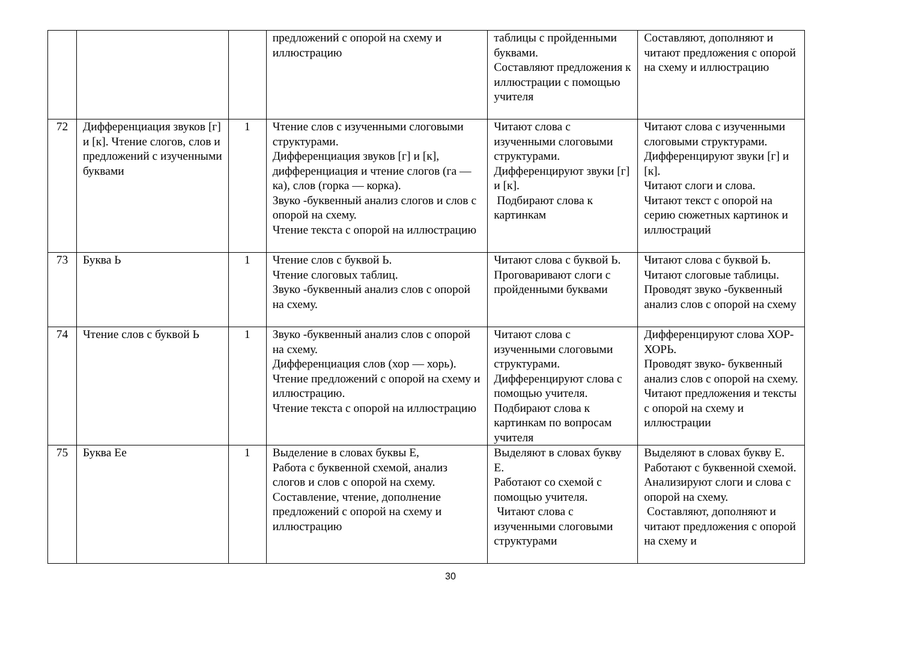| | | | предложений с опорой на схему и иллюстрацию | таблицы с пройденными буквами. Составляют предложения к иллюстрации с помощью учителя | Составляют, дополняют и читают предложения с опорой на схему и иллюстрацию |
| 72 | Дифференциация звуков [г] и [к]. Чтение слогов, слов и предложений с изученными буквами | 1 | Чтение слов с изученными слоговыми структурами. Дифференциация звуков [г] и [к], дифференциация и чтение слогов (га — ка), слов (горка — корка). Звуко -буквенный анализ слогов и слов с опорой на схему. Чтение текста с опорой на иллюстрацию | Читают слова с изученными слоговыми структурами. Дифференцируют звуки [г] и [к]. Подбирают слова к картинкам | Читают слова с изученными слоговыми структурами. Дифференцируют звуки [г] и [к]. Читают слоги и слова. Читают текст с опорой на серию сюжетных картинок и иллюстраций |
| 73 | Буква Ь | 1 | Чтение слов с буквой Ь. Чтение слоговых таблиц. Звуко -буквенный анализ слов с опорой на схему. | Читают слова с буквой Ь. Проговаривают слоги с пройденными буквами | Читают слова с буквой Ь. Читают слоговые таблицы. Проводят звуко -буквенный анализ слов с опорой на схему |
| 74 | Чтение слов с буквой Ь | 1 | Звуко -буквенный анализ слов с опорой на схему. Дифференциация слов (хор — хорь). Чтение предложений с опорой на схему и иллюстрацию. Чтение текста с опорой на иллюстрацию | Читают слова с изученными слоговыми структурами. Дифференцируют слова с помощью учителя. Подбирают слова к картинкам по вопросам учителя | Дифференцируют слова ХОР-ХОРЬ. Проводят звуко- буквенный анализ слов с опорой на схему. Читают предложения и тексты с опорой на схему и иллюстрации |
| 75 | Буква Ее | 1 | Выделение в словах буквы Е, Работа с буквенной схемой, анализ слогов и слов с опорой на схему. Составление, чтение, дополнение предложений с опорой на схему и иллюстрацию | Выделяют в словах букву Е. Работают со схемой с помощью учителя. Читают слова с изученными слоговыми структурами | Выделяют в словах букву Е. Работают с буквенной схемой. Анализируют слоги и слова с опорой на схему. Составляют, дополняют и читают предложения с опорой на схему и |
30